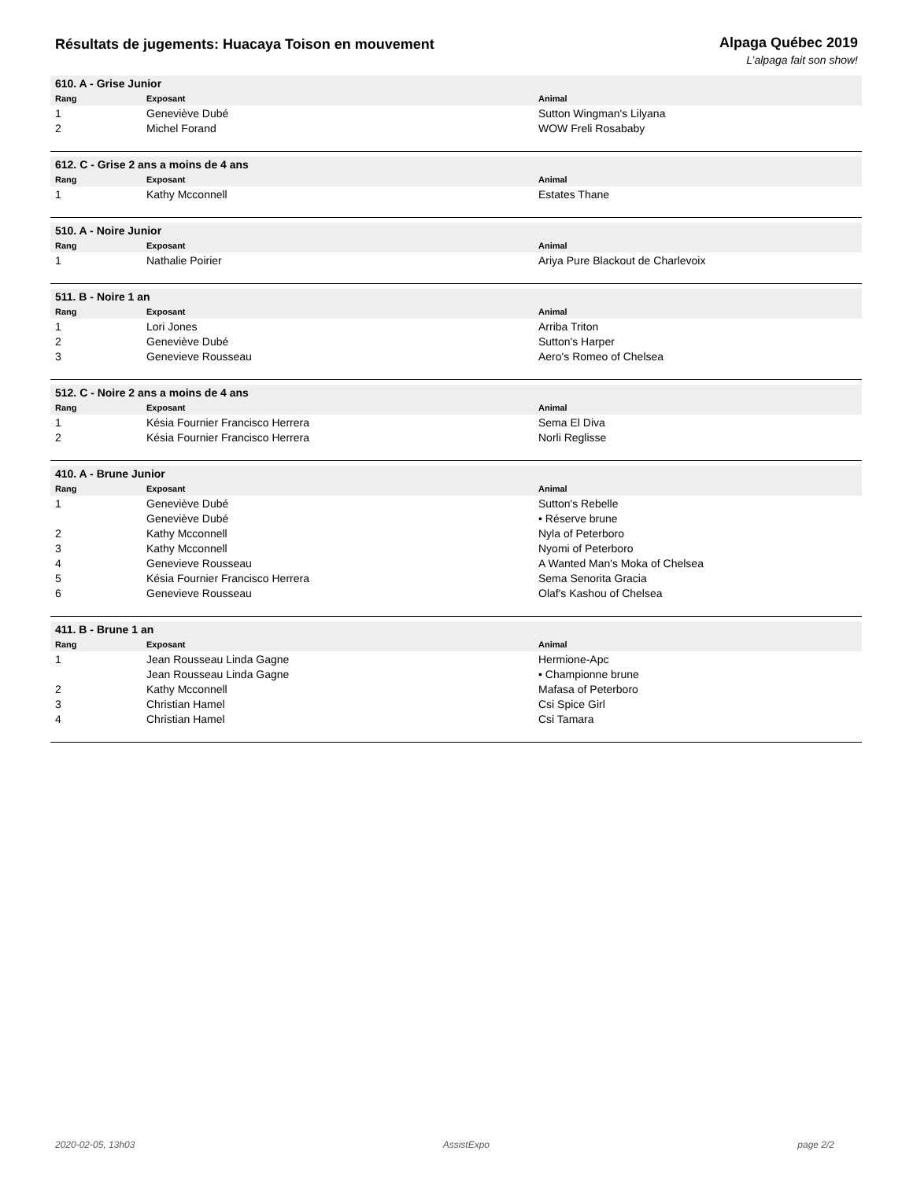Résultats de jugements: Huacaya Toison en mouvement
Alpaga Québec 2019
L’alpaga fait son show!
| 610. A - Grise Junior | | |
| Rang | Exposant | Animal |
| 1 | Geneviève Dubé | Sutton Wingman's Lilyana |
| 2 | Michel Forand | WOW Freli Rosababy |
| 612. C - Grise 2 ans a moins de 4 ans | | |
| Rang | Exposant | Animal |
| 1 | Kathy Mcconnell | Estates Thane |
| 510. A - Noire Junior | | |
| Rang | Exposant | Animal |
| 1 | Nathalie Poirier | Ariya Pure Blackout de Charlevoix |
| 511. B - Noire 1 an | | |
| Rang | Exposant | Animal |
| 1 | Lori Jones | Arriba Triton |
| 2 | Geneviève Dubé | Sutton's Harper |
| 3 | Genevieve Rousseau | Aero's Romeo of Chelsea |
| 512. C - Noire 2 ans a moins de 4 ans | | |
| Rang | Exposant | Animal |
| 1 | Késia Fournier Francisco Herrera | Sema El Diva |
| 2 | Késia Fournier Francisco Herrera | Norli Reglisse |
| 410. A - Brune Junior | | |
| Rang | Exposant | Animal |
| 1 | Geneviève Dubé | Sutton's Rebelle |
| | Geneviève Dubé | • Réserve brune |
| 2 | Kathy Mcconnell | Nyla of Peterboro |
| 3 | Kathy Mcconnell | Nyomi of Peterboro |
| 4 | Genevieve Rousseau | A Wanted Man's Moka of Chelsea |
| 5 | Késia Fournier Francisco Herrera | Sema Senorita Gracia |
| 6 | Genevieve Rousseau | Olaf's Kashou of Chelsea |
| 411. B - Brune 1 an | | |
| Rang | Exposant | Animal |
| 1 | Jean Rousseau Linda Gagne | Hermione-Apc |
| | Jean Rousseau Linda Gagne | • Championne brune |
| 2 | Kathy Mcconnell | Mafasa of Peterboro |
| 3 | Christian Hamel | Csi Spice Girl |
| 4 | Christian Hamel | Csi Tamara |
2020-02-05, 13h03 AssistExpo page 2/2